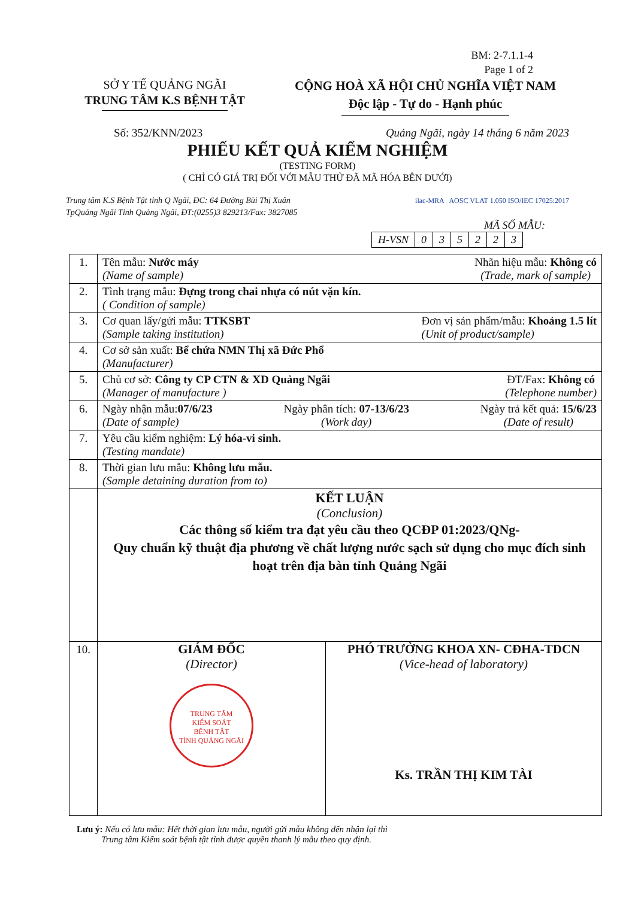BM: 2-7.1.1-4
Page 1 of 2
SỞ Y TẾ QUẢNG NGÃI
TRUNG TÂM K.S BỆNH TẬT
CỘNG HOÀ XÃ HỘI CHỦ NGHĨA VIỆT NAM
Độc lập - Tự do - Hạnh phúc
Số: 352/KNN/2023 Quảng Ngãi, ngày 14 tháng 6 năm 2023
PHIẾU KẾT QUẢ KIỂM NGHIỆM
(TESTING FORM)
( CHỈ CÓ GIÁ TRỊ ĐỐI VỚI MẪU THỬ ĐÃ MÃ HÓA BÊN DƯỚI)
Trung tâm K.S Bệnh Tật tỉnh Q Ngãi, ĐC: 64 Đường Bùi Thị Xuân
TpQuảng Ngãi Tỉnh Quảng Ngãi, ĐT:(0255)3 829213/Fax: 3827085
ilac-MRA AOSC VLAT 1.050 ISO/IEC 17025:2017
MÃ SỐ MẪU:
| H-VSN | 0 | 3 | 5 | 2 | 2 | 3 |
| 1. | Tên mẫu: Nước máy (Name of sample) Nhãn hiệu mẫu: Không có (Trade, mark of sample) |
| 2. | Tình trạng mẫu: Đựng trong chai nhựa có nút vặn kín. ( Condition of sample) |
| 3. | Cơ quan lấy/gửi mẫu: TTKSBT (Sample taking institution) Đơn vị sản phẩm/mẫu: Khoảng 1.5 lít (Unit of product/sample) |
| 4. | Cơ sở sản xuất: Bể chứa NMN Thị xã Đức Phổ (Manufacturer) |
| 5. | Chủ cơ sở: Công ty CP CTN & XD Quảng Ngãi (Manager of manufacture ) ĐT/Fax: Không có (Telephone number) |
| 6. | Ngày nhận mẫu: 07/6/23 (Date of sample) Ngày phân tích: 07-13/6/23 (Work day) Ngày trả kết quả: 15/6/23 (Date of result) |
| 7. | Yêu cầu kiểm nghiệm: Lý hóa-vi sinh. (Testing mandate) |
| 8. | Thời gian lưu mẫu: Không lưu mẫu. (Sample detaining duration from to) |
| | KẾT LUẬN (Conclusion) Các thông số kiểm tra đạt yêu cầu theo QCĐP 01:2023/QNg- Quy chuẩn kỹ thuật địa phương về chất lượng nước sạch sử dụng cho mục đích sinh hoạt trên địa bàn tỉnh Quảng Ngãi |
| 10. | GIÁM ĐỐC (Director) TRUNG TÂM KIỂM SOÁT BỆNH TẬT TỈNH QUẢNG NGÃI PHÓ TRƯỞNG KHOA XN- CĐHA-TDCN (Vice-head of laboratory) Ks. TRẦN THỊ KIM TÀI |
Lưu ý: Nếu có lưu mẫu: Hết thời gian lưu mẫu, người gửi mẫu không đến nhận lại thì
Trung tâm Kiểm soát bệnh tật tỉnh được quyền thanh lý mẫu theo quy định.